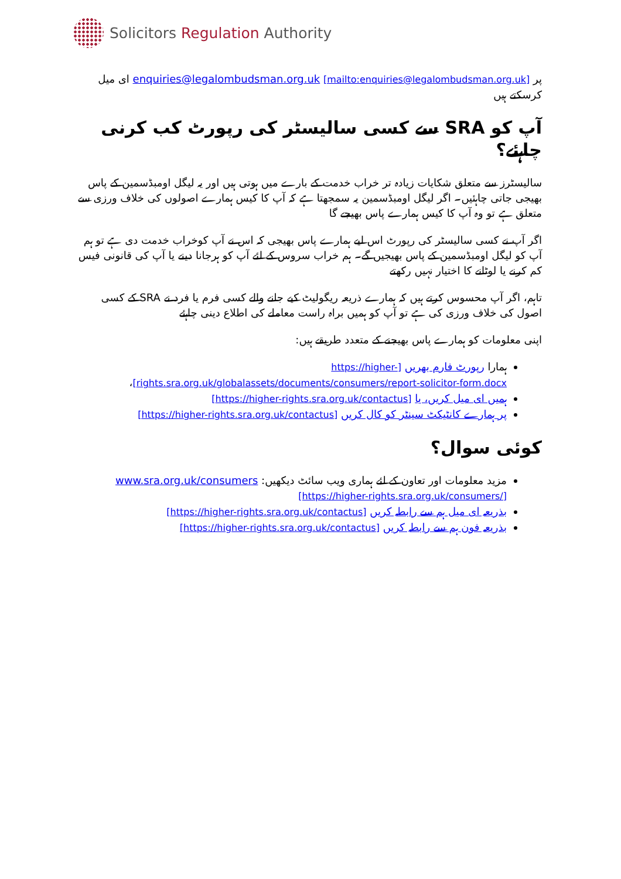Solicitors Regulation Authority
پر enquiries@legalombudsman.org.uk [mailto:enquiries@legalombudsman.org.uk] ای میل کرسکتے ہیں
آپ کو SRA سے کسی سالیسٹر کی رپورٹ کب کرنی چاہئے؟
سالیسٹرز سے متعلق شکایات زیادہ تر خراب خدمت کے بارے میں ہوتی ہیں اور یہ لیگل اومبڈسمین کے پاس بھیجی جاتی چاہئیں۔ اگر لیگل اومبڈسمین یہ سمجھتا ہے کہ آپ کا کیس ہمارے اصولوں کی خلاف ورزی سے متعلق ہے تو وہ آپ کا کیس ہمارے پاس بھیجے گا
اگر آپ نے کسی سالیسٹر کی رپورٹ اس لیے ہمارے پاس بھیجی کہ اس نے آپ کوخراب خدمت دی ہے تو ہم آپ کو لیگل اومبڈسمین کے پاس بھیجیں گے۔ ہم خراب سروس کے لئے آپ کو ہرجانا دینے یا آپ کی قانونی فیس کم کرنے یا لوٹانے کا اختیار نہیں رکھتے
تاہم، اگر آپ محسوس کرتے ہیں کہ ہمارے ذریعہ ریگولیٹ کیے جانے والے کسی فرم یا فرد نے SRA کے کسی اصول کی خلاف ورزی کی ہے تو آپ کو ہمیں براہ راست معاملے کی اطلاع دینی چاہئے
اپنی معلومات کو ہمارے پاس بھیجنے کے متعدد طریقے ہیں:
ہمارا رپورٹ فارم بھریں [https://higher-rights.sra.org.uk/globalassets/documents/consumers/report-solicitor-form.docx]،
ہمیں ای میل کریں، یا [https://higher-rights.sra.org.uk/contactus]
پر ہمارے کانٹیکٹ سینٹر کو کال کریں [https://higher-rights.sra.org.uk/contactus]
کوئی سوال؟
مزید معلومات اور تعاون کے لئے ہماری ویب سائٹ دیکھیں: www.sra.org.uk/consumers [https://higher-rights.sra.org.uk/consumers/]
بذریعہ ای میل ہم سے رابطہ کریں [https://higher-rights.sra.org.uk/contactus]
بذریعہ فون ہم سے رابطہ کریں [https://higher-rights.sra.org.uk/contactus]